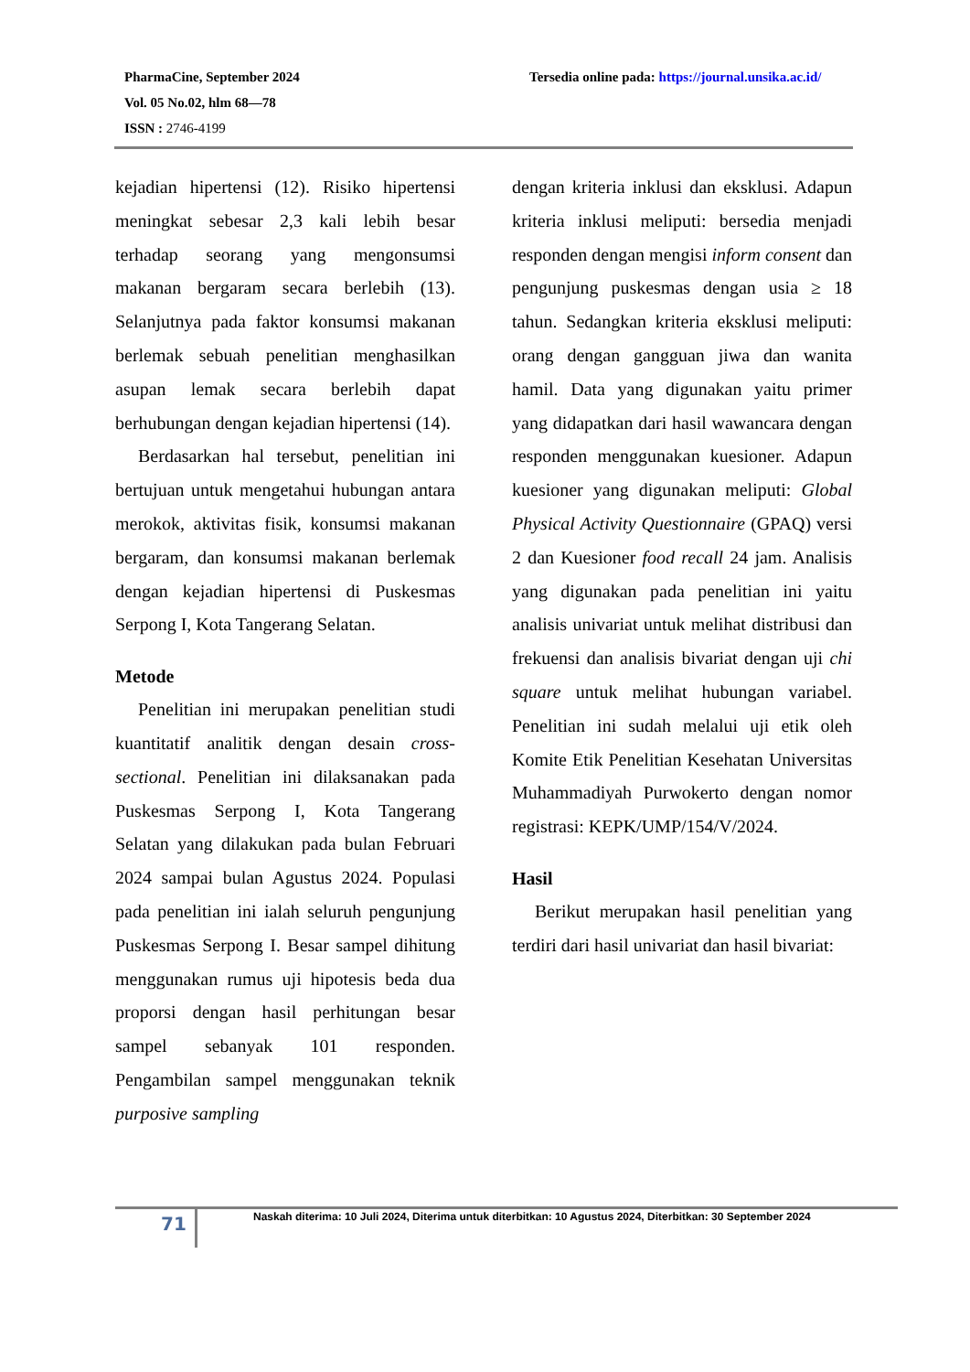PharmaCine, September 2024
Tersedia online pada: https://journal.unsika.ac.id/
Vol. 05 No.02, hlm 68—78
ISSN : 2746-4199
kejadian hipertensi (12). Risiko hipertensi meningkat sebesar 2,3 kali lebih besar terhadap seorang yang mengonsumsi makanan bergaram secara berlebih (13). Selanjutnya pada faktor konsumsi makanan berlemak sebuah penelitian menghasilkan asupan lemak secara berlebih dapat berhubungan dengan kejadian hipertensi (14).
Berdasarkan hal tersebut, penelitian ini bertujuan untuk mengetahui hubungan antara merokok, aktivitas fisik, konsumsi makanan bergaram, dan konsumsi makanan berlemak dengan kejadian hipertensi di Puskesmas Serpong I, Kota Tangerang Selatan.
Metode
Penelitian ini merupakan penelitian studi kuantitatif analitik dengan desain cross-sectional. Penelitian ini dilaksanakan pada Puskesmas Serpong I, Kota Tangerang Selatan yang dilakukan pada bulan Februari 2024 sampai bulan Agustus 2024. Populasi pada penelitian ini ialah seluruh pengunjung Puskesmas Serpong I. Besar sampel dihitung menggunakan rumus uji hipotesis beda dua proporsi dengan hasil perhitungan besar sampel sebanyak 101 responden. Pengambilan sampel menggunakan teknik purposive sampling
dengan kriteria inklusi dan eksklusi. Adapun kriteria inklusi meliputi: bersedia menjadi responden dengan mengisi inform consent dan pengunjung puskesmas dengan usia ≥ 18 tahun. Sedangkan kriteria eksklusi meliputi: orang dengan gangguan jiwa dan wanita hamil. Data yang digunakan yaitu primer yang didapatkan dari hasil wawancara dengan responden menggunakan kuesioner. Adapun kuesioner yang digunakan meliputi: Global Physical Activity Questionnaire (GPAQ) versi 2 dan Kuesioner food recall 24 jam. Analisis yang digunakan pada penelitian ini yaitu analisis univariat untuk melihat distribusi dan frekuensi dan analisis bivariat dengan uji chi square untuk melihat hubungan variabel. Penelitian ini sudah melalui uji etik oleh Komite Etik Penelitian Kesehatan Universitas Muhammadiyah Purwokerto dengan nomor registrasi: KEPK/UMP/154/V/2024.
Hasil
Berikut merupakan hasil penelitian yang terdiri dari hasil univariat dan hasil bivariat:
71
Naskah diterima: 10 Juli 2024, Diterima untuk diterbitkan: 10 Agustus 2024, Diterbitkan: 30 September 2024